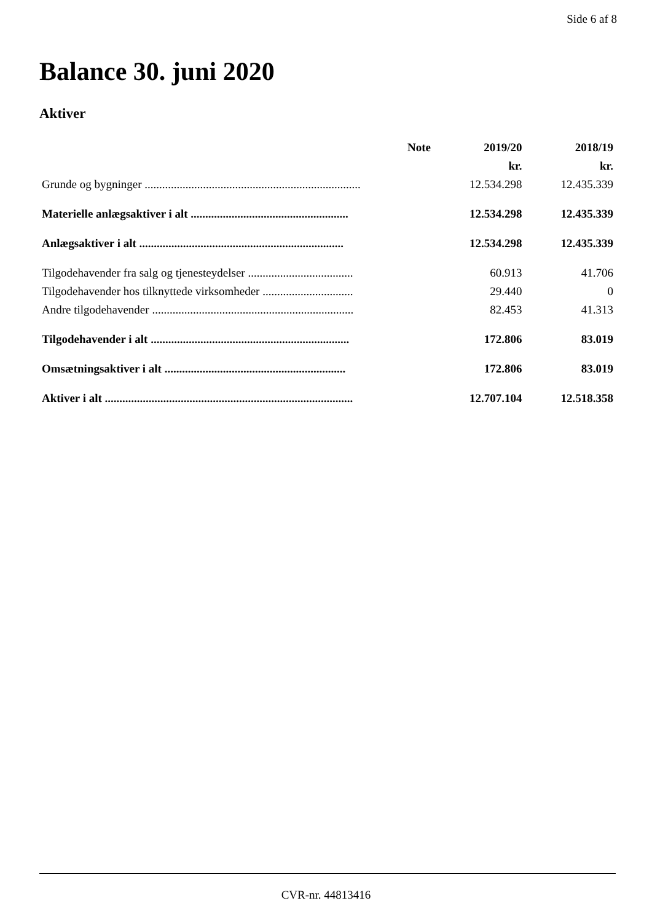Side 6 af 8
Balance 30. juni 2020
Aktiver
| | Note | 2019/20 | 2018/19 |
| --- | --- | --- | --- |
| | | kr. | kr. |
| Grunde og bygninger .......................................................................... | | 12.534.298 | 12.435.339 |
| Materielle anlægsaktiver i alt ...................................................... | | 12.534.298 | 12.435.339 |
| Anlægsaktiver i alt ...................................................................... | | 12.534.298 | 12.435.339 |
| Tilgodehavender fra salg og tjenesteydelser .................................... | | 60.913 | 41.706 |
| Tilgodehavender hos tilknyttede virksomheder ............................... | | 29.440 | 0 |
| Andre tilgodehavender ..................................................................... | | 82.453 | 41.313 |
| Tilgodehavender i alt .................................................................... | | 172.806 | 83.019 |
| Omsætningsaktiver i alt .............................................................. | | 172.806 | 83.019 |
| Aktiver i alt ..................................................................................... | | 12.707.104 | 12.518.358 |
CVR-nr. 44813416